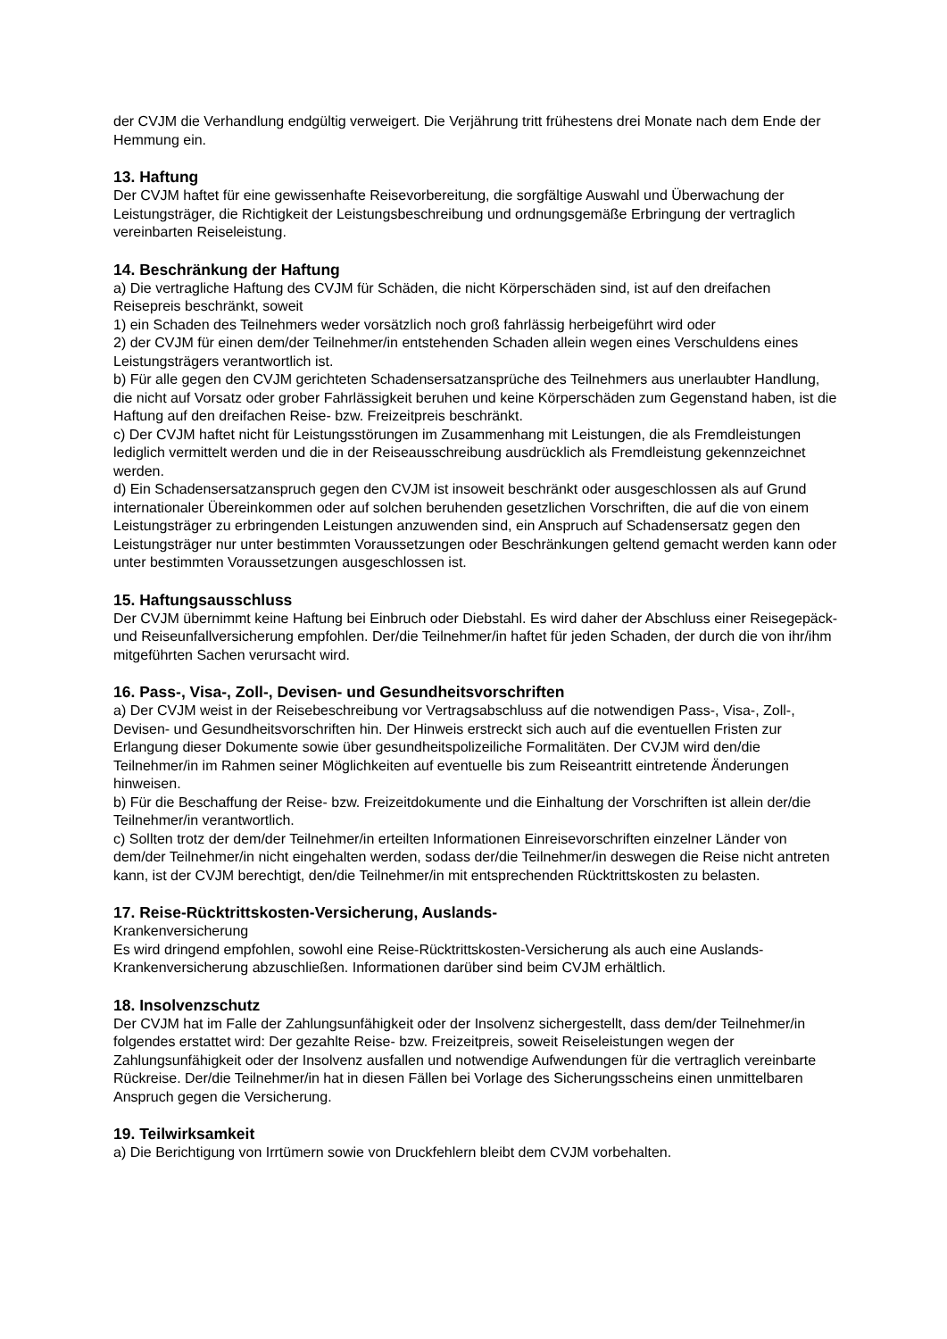der CVJM die Verhandlung endgültig verweigert. Die Verjährung tritt frühestens drei Monate nach dem Ende der Hemmung ein.
13. Haftung
Der CVJM haftet für eine gewissenhafte Reisevorbereitung, die sorgfältige Auswahl und Überwachung der Leistungsträger, die Richtigkeit der Leistungsbeschreibung und ordnungsgemäße Erbringung der vertraglich vereinbarten Reiseleistung.
14. Beschränkung der Haftung
a) Die vertragliche Haftung des CVJM für Schäden, die nicht Körperschäden sind, ist auf den dreifachen Reisepreis beschränkt, soweit
1) ein Schaden des Teilnehmers weder vorsätzlich noch groß fahrlässig herbeigeführt wird oder
2) der CVJM für einen dem/der Teilnehmer/in entstehenden Schaden allein wegen eines Verschuldens eines Leistungsträgers verantwortlich ist.
b) Für alle gegen den CVJM gerichteten Schadensersatzansprüche des Teilnehmers aus unerlaubter Handlung, die nicht auf Vorsatz oder grober Fahrlässigkeit beruhen und keine Körperschäden zum Gegenstand haben, ist die Haftung auf den dreifachen Reise- bzw. Freizeitpreis beschränkt.
c) Der CVJM haftet nicht für Leistungsstörungen im Zusammenhang mit Leistungen, die als Fremdleistungen lediglich vermittelt werden und die in der Reiseausschreibung ausdrücklich als Fremdleistung gekennzeichnet werden.
d) Ein Schadensersatzanspruch gegen den CVJM ist insoweit beschränkt oder ausgeschlossen als auf Grund internationaler Übereinkommen oder auf solchen beruhenden gesetzlichen Vorschriften, die auf die von einem Leistungsträger zu erbringenden Leistungen anzuwenden sind, ein Anspruch auf Schadensersatz gegen den Leistungsträger nur unter bestimmten Voraussetzungen oder Beschränkungen geltend gemacht werden kann oder unter bestimmten Voraussetzungen ausgeschlossen ist.
15. Haftungsausschluss
Der CVJM übernimmt keine Haftung bei Einbruch oder Diebstahl. Es wird daher der Abschluss einer Reisegepäck- und Reiseunfallversicherung empfohlen. Der/die Teilnehmer/in haftet für jeden Schaden, der durch die von ihr/ihm mitgeführten Sachen verursacht wird.
16. Pass-, Visa-, Zoll-, Devisen- und Gesundheitsvorschriften
a) Der CVJM weist in der Reisebeschreibung vor Vertragsabschluss auf die notwendigen Pass-, Visa-, Zoll-, Devisen- und Gesundheitsvorschriften hin. Der Hinweis erstreckt sich auch auf die eventuellen Fristen zur Erlangung dieser Dokumente sowie über gesundheitspolizeiliche Formalitäten. Der CVJM wird den/die Teilnehmer/in im Rahmen seiner Möglichkeiten auf eventuelle bis zum Reiseantritt eintretende Änderungen hinweisen.
b) Für die Beschaffung der Reise- bzw. Freizeitdokumente und die Einhaltung der Vorschriften ist allein der/die Teilnehmer/in verantwortlich.
c) Sollten trotz der dem/der Teilnehmer/in erteilten Informationen Einreisevorschriften einzelner Länder von dem/der Teilnehmer/in nicht eingehalten werden, sodass der/die Teilnehmer/in deswegen die Reise nicht antreten kann, ist der CVJM berechtigt, den/die Teilnehmer/in mit entsprechenden Rücktrittskosten zu belasten.
17. Reise-Rücktrittskosten-Versicherung, Auslands-
Krankenversicherung
Es wird dringend empfohlen, sowohl eine Reise-Rücktrittskosten-Versicherung als auch eine Auslands-Krankenversicherung abzuschließen. Informationen darüber sind beim CVJM erhältlich.
18. Insolvenzschutz
Der CVJM hat im Falle der Zahlungsunfähigkeit oder der Insolvenz sichergestellt, dass dem/der Teilnehmer/in folgendes erstattet wird: Der gezahlte Reise- bzw. Freizeitpreis, soweit Reiseleistungen wegen der Zahlungsunfähigkeit oder der Insolvenz ausfallen und notwendige Aufwendungen für die vertraglich vereinbarte Rückreise. Der/die Teilnehmer/in hat in diesen Fällen bei Vorlage des Sicherungsscheins einen unmittelbaren Anspruch gegen die Versicherung.
19. Teilwirksamkeit
a) Die Berichtigung von Irrtümern sowie von Druckfehlern bleibt dem CVJM vorbehalten.